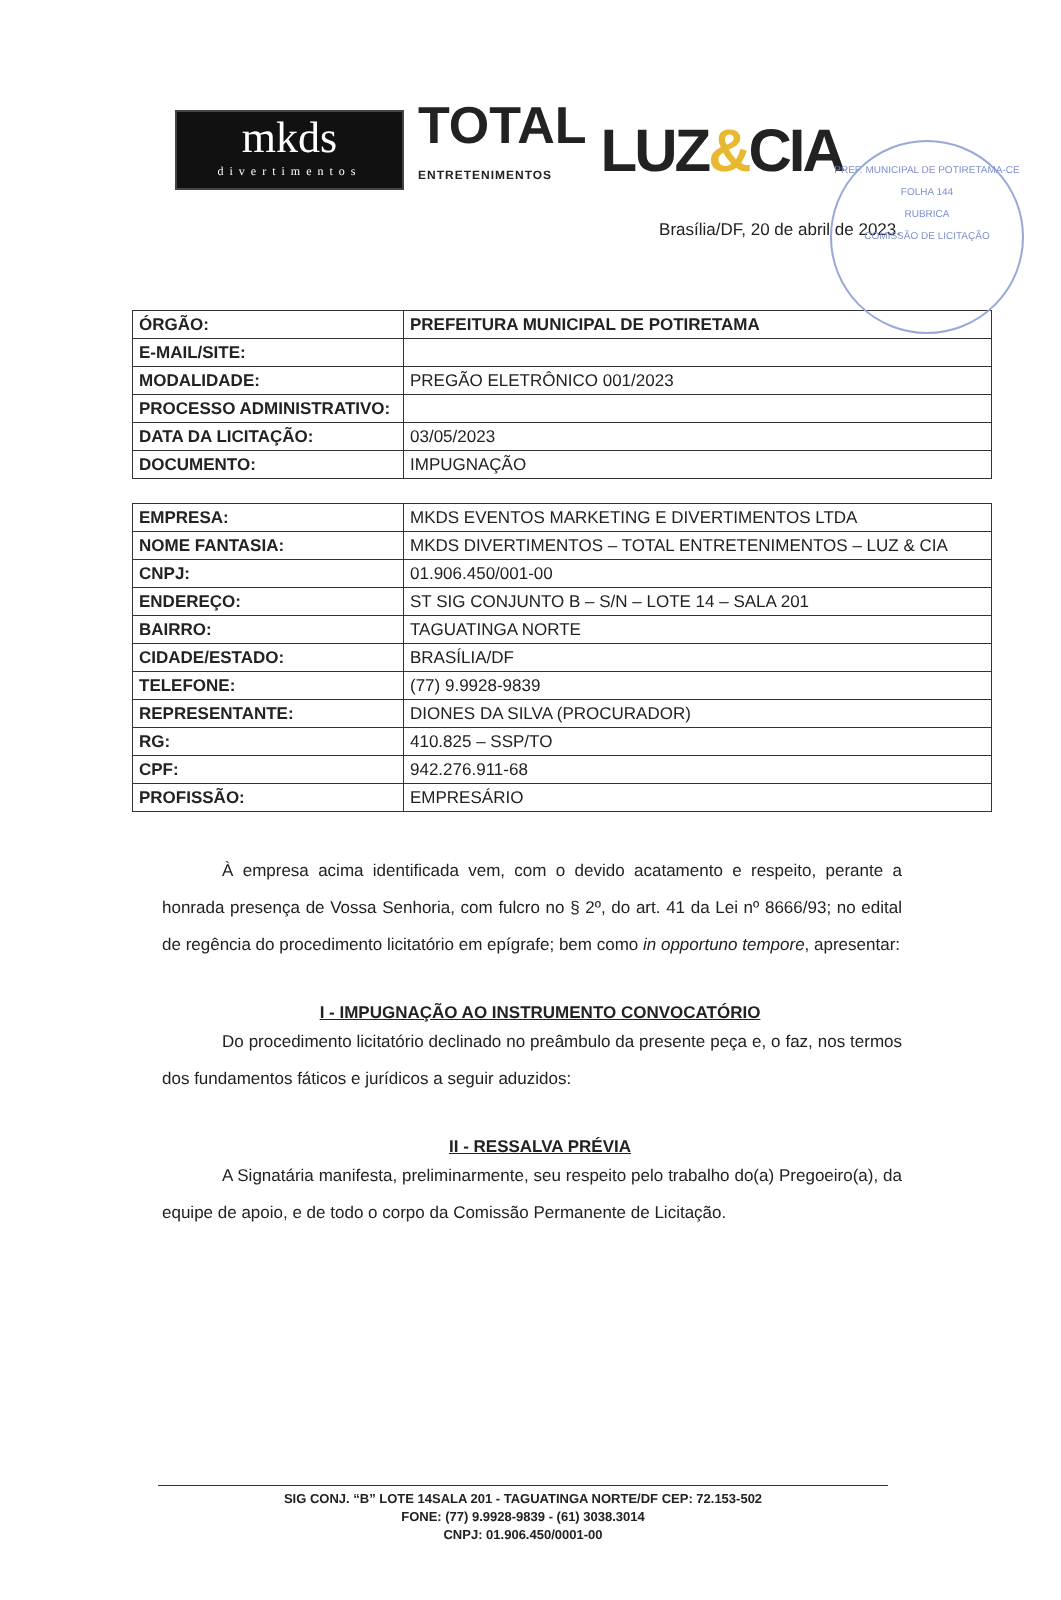PREF. MUNICIPAL DE POTIRETAMA-CE
FOLHA 144
RUBRICA
COMISSÃO DE LICITAÇÃO
mkds
divertimentos
TOTAL
ENTRETENIMENTOS
LUZ&CIA
Brasília/DF, 20 de abril de 2023.
| ÓRGÃO: | PREFEITURA MUNICIPAL DE POTIRETAMA |
| E-MAIL/SITE: | |
| MODALIDADE: | PREGÃO ELETRÔNICO 001/2023 |
| PROCESSO ADMINISTRATIVO: | |
| DATA DA LICITAÇÃO: | 03/05/2023 |
| DOCUMENTO: | IMPUGNAÇÃO |
| EMPRESA: | MKDS EVENTOS MARKETING E DIVERTIMENTOS LTDA |
| NOME FANTASIA: | MKDS DIVERTIMENTOS – TOTAL ENTRETENIMENTOS – LUZ & CIA |
| CNPJ: | 01.906.450/001-00 |
| ENDEREÇO: | ST SIG CONJUNTO B – S/N – LOTE 14 – SALA 201 |
| BAIRRO: | TAGUATINGA NORTE |
| CIDADE/ESTADO: | BRASÍLIA/DF |
| TELEFONE: | (77) 9.9928-9839 |
| REPRESENTANTE: | DIONES DA SILVA (PROCURADOR) |
| RG: | 410.825 – SSP/TO |
| CPF: | 942.276.911-68 |
| PROFISSÃO: | EMPRESÁRIO |
À empresa acima identificada vem, com o devido acatamento e respeito, perante a honrada presença de Vossa Senhoria, com fulcro no § 2º, do art. 41 da Lei nº 8666/93; no edital de regência do procedimento licitatório em epígrafe; bem como in opportuno tempore, apresentar:
I - IMPUGNAÇÃO AO INSTRUMENTO CONVOCATÓRIO
Do procedimento licitatório declinado no preâmbulo da presente peça e, o faz, nos termos dos fundamentos fáticos e jurídicos a seguir aduzidos:
II - RESSALVA PRÉVIA
A Signatária manifesta, preliminarmente, seu respeito pelo trabalho do(a) Pregoeiro(a), da equipe de apoio, e de todo o corpo da Comissão Permanente de Licitação.
SIG CONJ. “B” LOTE 14SALA 201 - TAGUATINGA NORTE/DF CEP: 72.153-502
FONE: (77) 9.9928-9839 - (61) 3038.3014
CNPJ: 01.906.450/0001-00